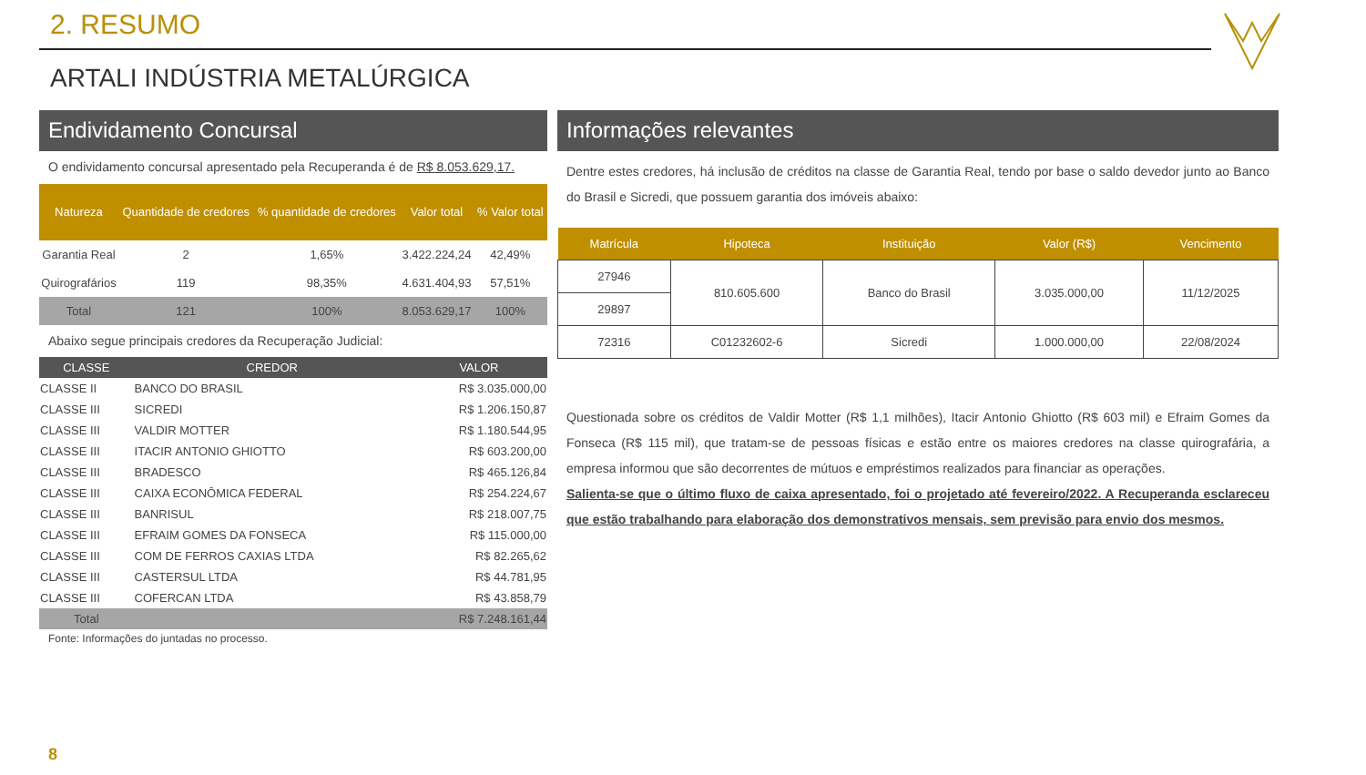2. RESUMO
ARTALI INDÚSTRIA METALÚRGICA
Endividamento Concursal
O endividamento concursal apresentado pela Recuperanda é de R$ 8.053.629,17.
| Natureza | Quantidade de credores | % quantidade de credores | Valor total | % Valor total |
| --- | --- | --- | --- | --- |
| Garantia Real | 2 | 1,65% | 3.422.224,24 | 42,49% |
| Quirografários | 119 | 98,35% | 4.631.404,93 | 57,51% |
| Total | 121 | 100% | 8.053.629,17 | 100% |
Abaixo segue principais credores da Recuperação Judicial:
| CLASSE | CREDOR | VALOR |
| --- | --- | --- |
| CLASSE II | BANCO DO BRASIL | R$ 3.035.000,00 |
| CLASSE III | SICREDI | R$ 1.206.150,87 |
| CLASSE III | VALDIR MOTTER | R$ 1.180.544,95 |
| CLASSE III | ITACIR ANTONIO GHIOTTO | R$ 603.200,00 |
| CLASSE III | BRADESCO | R$ 465.126,84 |
| CLASSE III | CAIXA ECONÔMICA FEDERAL | R$ 254.224,67 |
| CLASSE III | BANRISUL | R$ 218.007,75 |
| CLASSE III | EFRAIM GOMES DA FONSECA | R$ 115.000,00 |
| CLASSE III | COM DE FERROS CAXIAS LTDA | R$ 82.265,62 |
| CLASSE III | CASTERSUL LTDA | R$ 44.781,95 |
| CLASSE III | COFERCAN LTDA | R$ 43.858,79 |
| Total | | R$ 7.248.161,44 |
Fonte: Informações do juntadas no processo.
Informações relevantes
Dentre estes credores, há inclusão de créditos na classe de Garantia Real, tendo por base o saldo devedor junto ao Banco do Brasil e Sicredi, que possuem garantia dos imóveis abaixo:
| Matrícula | Hipoteca | Instituição | Valor (R$) | Vencimento |
| --- | --- | --- | --- | --- |
| 27946 | 810.605.600 | Banco do Brasil | 3.035.000,00 | 11/12/2025 |
| 29897 | | | | |
| 72316 | C01232602-6 | Sicredi | 1.000.000,00 | 22/08/2024 |
Questionada sobre os créditos de Valdir Motter (R$ 1,1 milhões), Itacir Antonio Ghiotto (R$ 603 mil) e Efraim Gomes da Fonseca (R$ 115 mil), que tratam-se de pessoas físicas e estão entre os maiores credores na classe quirografária, a empresa informou que são decorrentes de mútuos e empréstimos realizados para financiar as operações.
Salienta-se que o último fluxo de caixa apresentado, foi o projetado até fevereiro/2022. A Recuperanda esclareceu que estão trabalhando para elaboração dos demonstrativos mensais, sem previsão para envio dos mesmos.
8